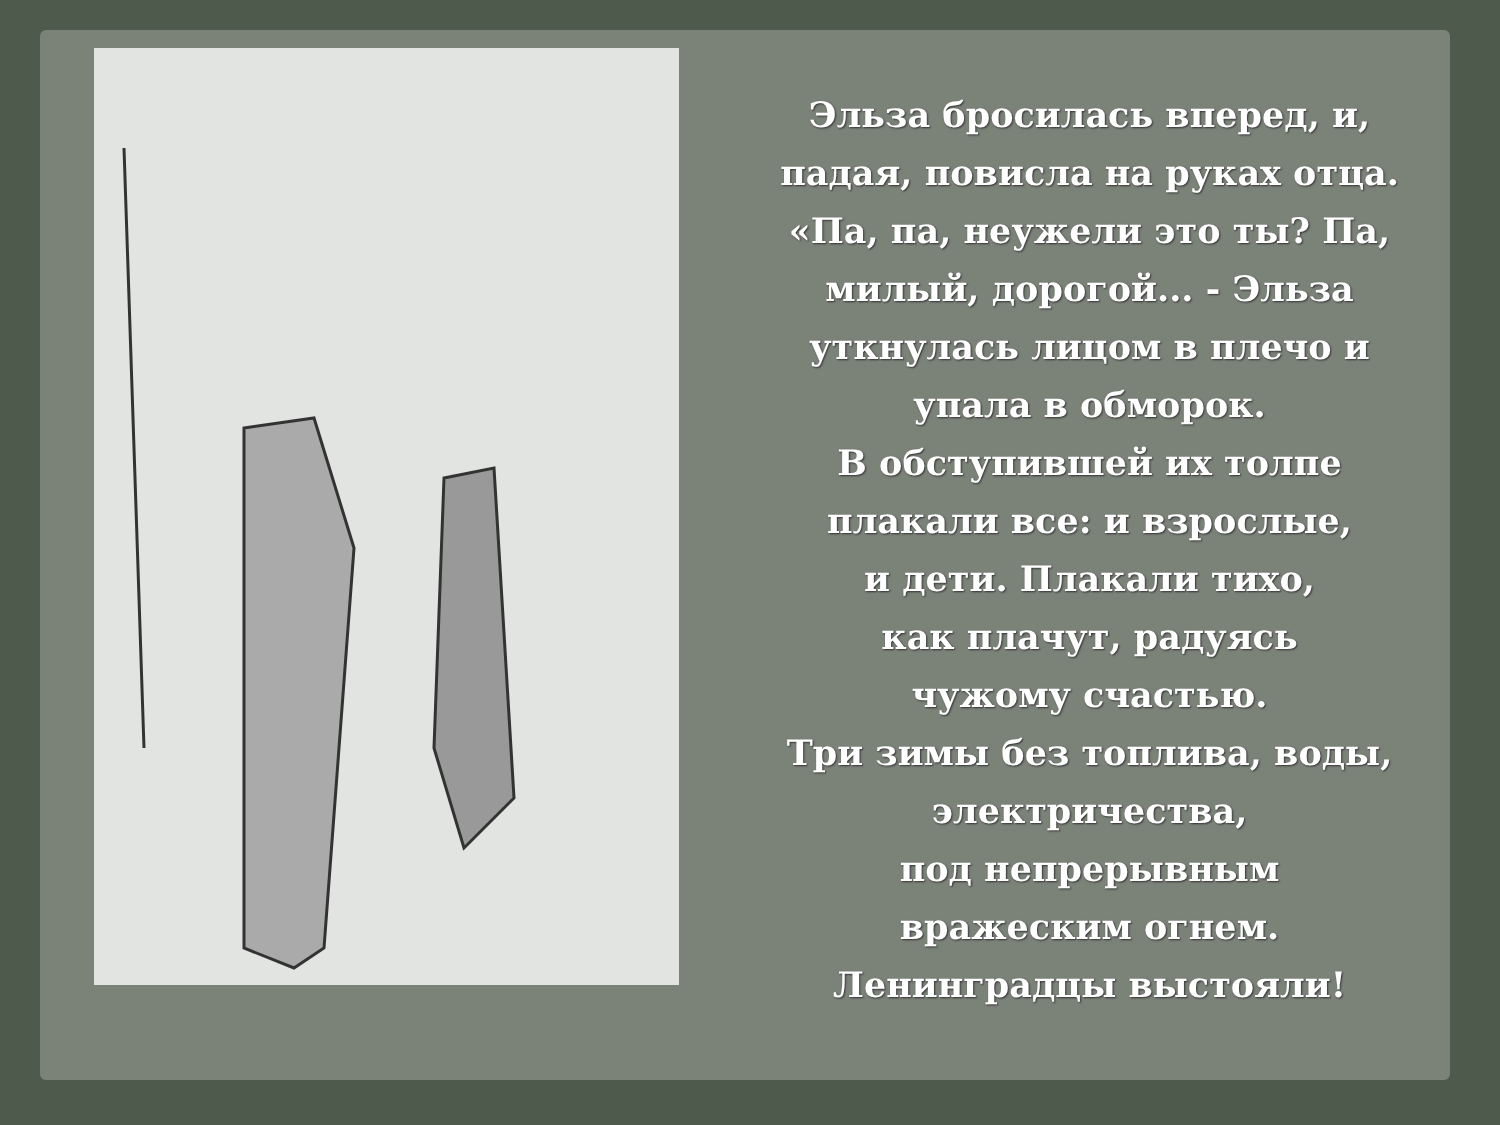Эльза бросилась вперед, и,
падая, повисла на руках отца.
«Па, па, неужели это ты? Па,
милый, дорогой... - Эльза
уткнулась лицом в плечо и
упала в обморок.
В обступившей их толпе
плакали все: и взрослые,
и дети. Плакали тихо,
как плачут, радуясь
чужому счастью.
Три зимы без топлива, воды,
электричества,
под непрерывным
вражеским огнем.
Ленинградцы выстояли!